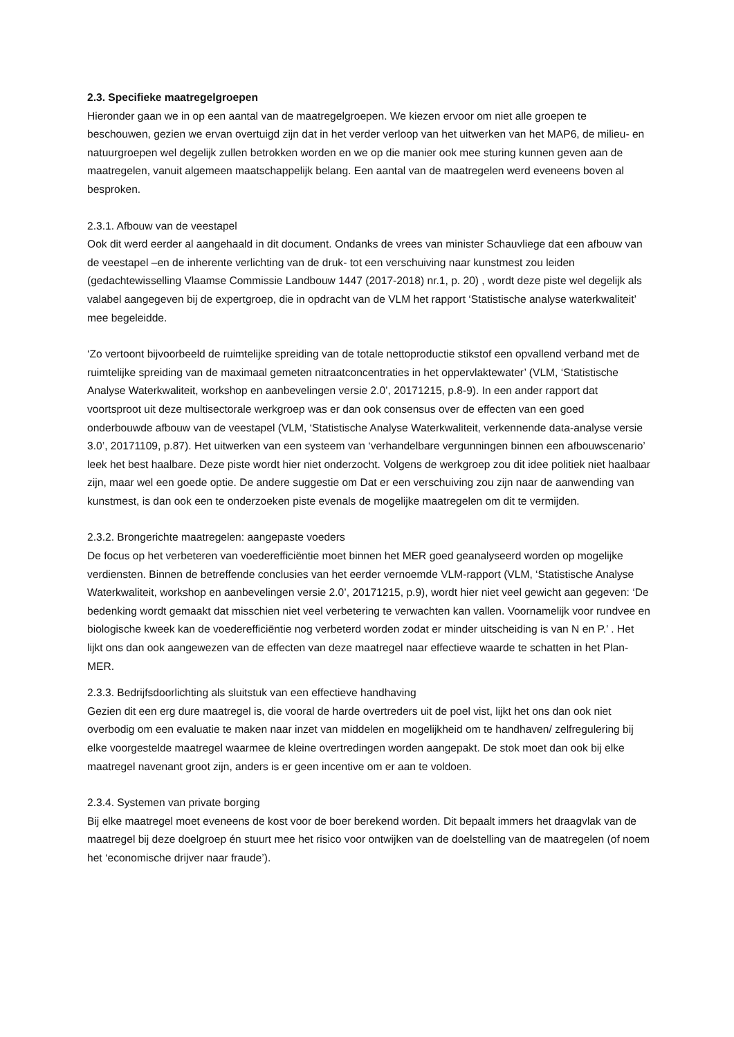2.3. Specifieke maatregelgroepen
Hieronder gaan we in op een aantal van de maatregelgroepen. We kiezen ervoor om niet alle groepen te beschouwen, gezien we ervan overtuigd zijn dat in het verder verloop van het uitwerken van het MAP6, de milieu- en natuurgroepen wel degelijk zullen betrokken worden en we op die manier ook mee sturing kunnen geven aan de maatregelen, vanuit algemeen maatschappelijk belang. Een aantal van de maatregelen werd eveneens boven al besproken.
2.3.1. Afbouw van de veestapel
Ook dit werd eerder al aangehaald in dit document. Ondanks de vrees van minister Schauvliege dat een afbouw van de veestapel –en de inherente verlichting van de druk- tot een verschuiving naar kunstmest zou leiden (gedachtewisselling Vlaamse Commissie Landbouw 1447 (2017-2018) nr.1, p. 20) , wordt deze piste wel degelijk als valabel aangegeven bij de expertgroep, die in opdracht van de VLM het rapport ‘Statistische analyse waterkwaliteit’ mee begeleidde.
‘Zo vertoont bijvoorbeeld de ruimtelijke spreiding van de totale nettoproductie stikstof een opvallend verband met de ruimtelijke spreiding van de maximaal gemeten nitraatconcentraties in het oppervlaktewater’ (VLM, ‘Statistische Analyse Waterkwaliteit, workshop en aanbevelingen versie 2.0’, 20171215, p.8-9). In een ander rapport dat voortsproot uit deze multisectorale werkgroep was er dan ook consensus over de effecten van een goed onderbouwde afbouw van de veestapel (VLM, ‘Statistische Analyse Waterkwaliteit, verkennende data-analyse versie 3.0’, 20171109, p.87). Het uitwerken van een systeem van ‘verhandelbare vergunningen binnen een afbouwscenario’ leek het best haalbare. Deze piste wordt hier niet onderzocht. Volgens de werkgroep zou dit idee politiek niet haalbaar zijn, maar wel een goede optie. De andere suggestie om Dat er een verschuiving zou zijn naar de aanwending van kunstmest, is dan ook een te onderzoeken piste evenals de mogelijke maatregelen om dit te vermijden.
2.3.2. Brongerichte maatregelen: aangepaste voeders
De focus op het verbeteren van voederefficiëntie moet binnen het MER goed geanalyseerd worden op mogelijke verdiensten. Binnen de betreffende conclusies van het eerder vernoemde VLM-rapport (VLM, ‘Statistische Analyse Waterkwaliteit, workshop en aanbevelingen versie 2.0’, 20171215, p.9), wordt hier niet veel gewicht aan gegeven: ‘De bedenking wordt gemaakt dat misschien niet veel verbetering te verwachten kan vallen. Voornamelijk voor rundvee en biologische kweek kan de voederefficiëntie nog verbeterd worden zodat er minder uitscheiding is van N en P.’ . Het lijkt ons dan ook aangewezen van de effecten van deze maatregel naar effectieve waarde te schatten in het Plan-MER.
2.3.3. Bedrijfsdoorlichting als sluitstuk van een effectieve handhaving
Gezien dit een erg dure maatregel is, die vooral de harde overtreders uit de poel vist, lijkt het ons dan ook niet overbodig om een evaluatie te maken naar inzet van middelen en mogelijkheid om te handhaven/ zelfregulering bij elke voorgestelde maatregel waarmee de kleine overtredingen worden aangepakt. De stok moet dan ook bij elke maatregel navenant groot zijn, anders is er geen incentive om er aan te voldoen.
2.3.4. Systemen van private borging
Bij elke maatregel moet eveneens de kost voor de boer berekend worden. Dit bepaalt immers het draagvlak van de maatregel bij deze doelgroep én stuurt mee het risico voor ontwijken van de doelstelling van de maatregelen (of noem het ‘economische drijver naar fraude’).